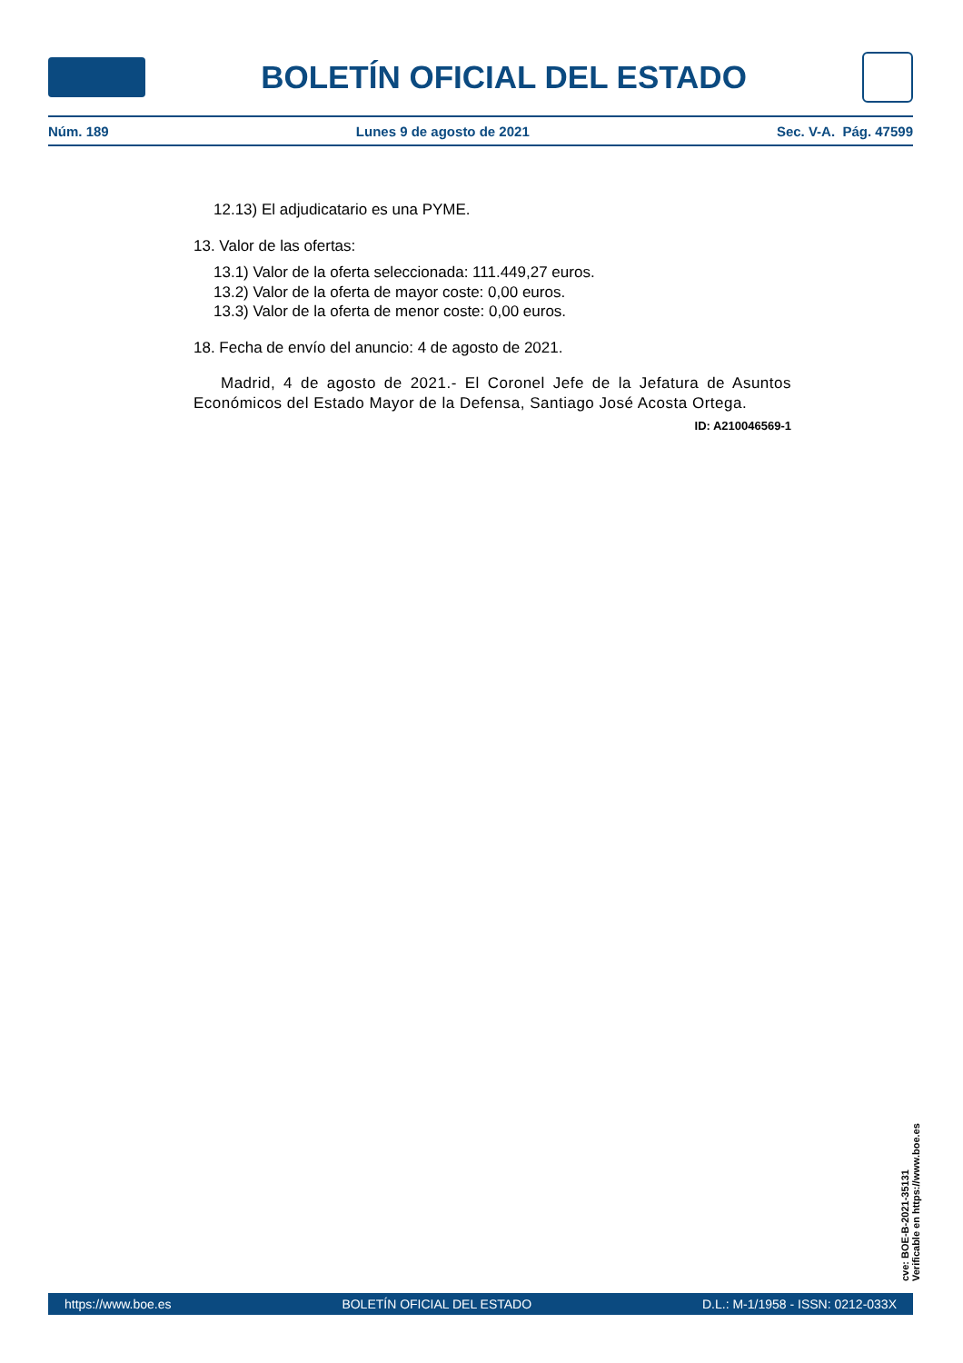BOLETÍN OFICIAL DEL ESTADO
Núm. 189 Lunes 9 de agosto de 2021 Sec. V-A. Pág. 47599
12.13) El adjudicatario es una PYME.
13. Valor de las ofertas:
13.1) Valor de la oferta seleccionada: 111.449,27 euros.
13.2) Valor de la oferta de mayor coste: 0,00 euros.
13.3) Valor de la oferta de menor coste: 0,00 euros.
18. Fecha de envío del anuncio: 4 de agosto de 2021.
Madrid, 4 de agosto de 2021.- El Coronel Jefe de la Jefatura de Asuntos Económicos del Estado Mayor de la Defensa, Santiago José Acosta Ortega.
ID: A210046569-1
cve: BOE-B-2021-35131
Verificable en https://www.boe.es
https://www.boe.es BOLETÍN OFICIAL DEL ESTADO D.L.: M-1/1958 - ISSN: 0212-033X